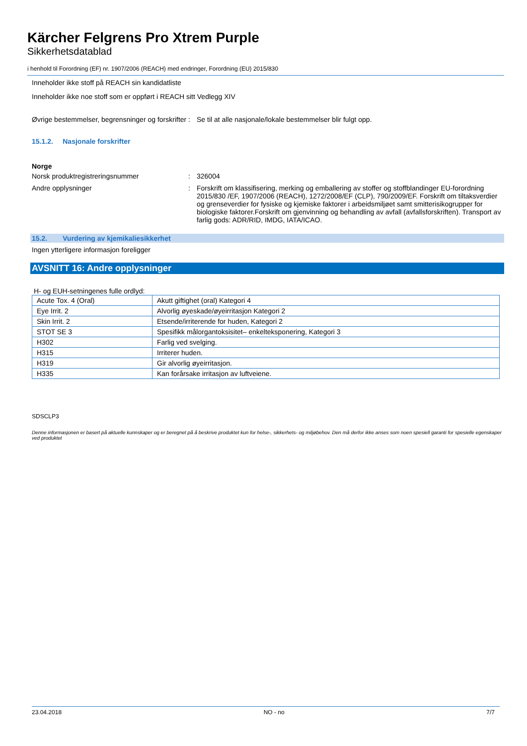Kärcher Felgrens Pro Xtrem Purple
Sikkerhetsdatablad
i henhold til Forordning (EF) nr. 1907/2006 (REACH) med endringer, Forordning (EU) 2015/830
Inneholder ikke stoff på REACH sin kandidatliste
Inneholder ikke noe stoff som er oppført i REACH sitt Vedlegg XIV
Øvrige bestemmelser, begrensninger og forskrifter
: Se til at alle nasjonale/lokale bestemmelser blir fulgt opp.
15.1.2. Nasjonale forskrifter
Norge
Norsk produktregistreringsnummer : 326004
Andre opplysninger : Forskrift om klassifisering, merking og emballering av stoffer og stoffblandinger EU-forordning 2015/830 /EF, 1907/2006 (REACH), 1272/2008/EF (CLP), 790/2009/EF. Forskrift om tiltaksverdier og grenseverdier for fysiske og kjemiske faktorer i arbeidsmiljøet samt smitterisikogrupper for biologiske faktorer.Forskrift om gjenvinning og behandling av avfall (avfallsforskriften). Transport av farlig gods: ADR/RID, IMDG, IATA/ICAO.
15.2. Vurdering av kjemikaliesikkerhet
Ingen ytterligere informasjon foreligger
AVSNITT 16: Andre opplysninger
H- og EUH-setningenes fulle ordlyd:
| Acute Tox. 4 (Oral) | Akutt giftighet (oral) Kategori 4 |
| Eye Irrit. 2 | Alvorlig øyeskade/øyeirritasjon Kategori 2 |
| Skin Irrit. 2 | Etsende/irriterende for huden, Kategori 2 |
| STOT SE 3 | Spesifikk målorgantoksisitet– enkelteksponering, Kategori 3 |
| H302 | Farlig ved svelging. |
| H315 | Irriterer huden. |
| H319 | Gir alvorlig øyeirritasjon. |
| H335 | Kan forårsake irritasjon av luftveiene. |
SDSCLP3
Denne informasjonen er basert på aktuelle kunnskaper og er beregnet på å beskrive produktet kun for helse-, sikkerhets- og miljøbehov. Den må derfor ikke anses som noen spesiell garanti for spesielle egenskaper ved produktet
23.04.2018 NO - no 7/7